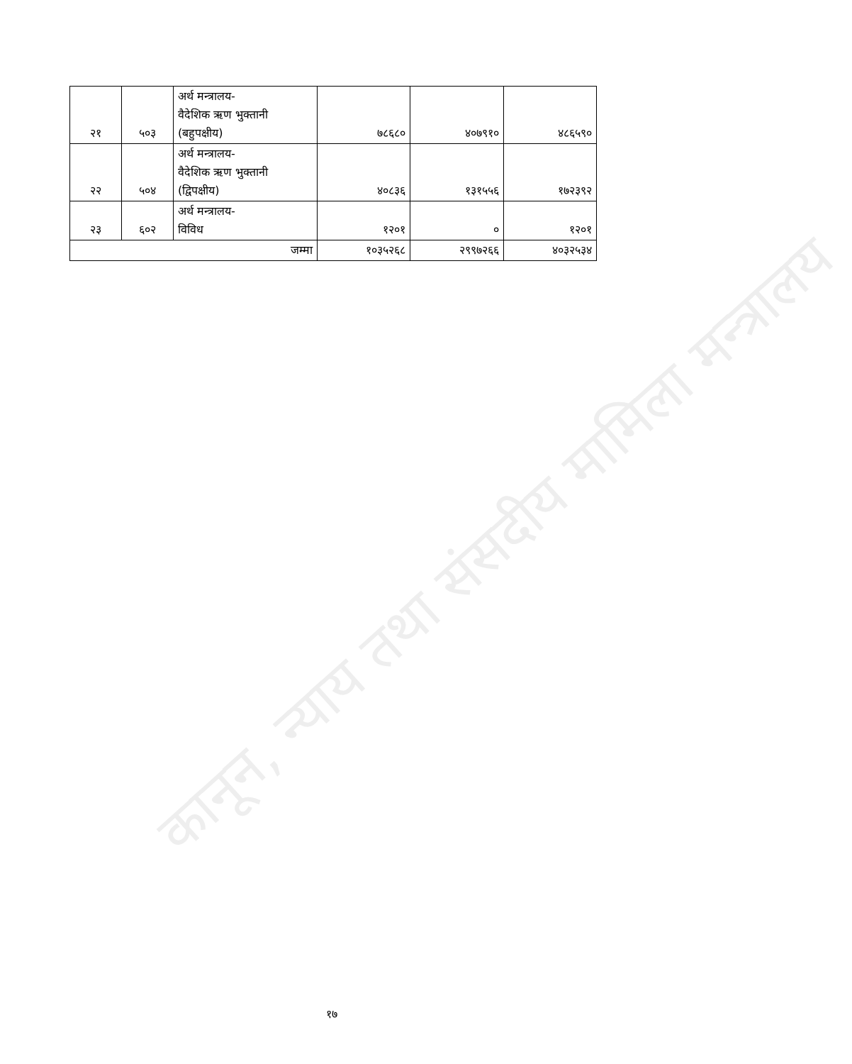कानून, न्याय तथा संसदीय मामिला मन्त्रालय
| २१ | ५०३ | अर्थ मन्त्रालय- वैदेशिक ऋण भुक्तानी (बहुपक्षीय) | ७८६८० | ४०७९१० | ४८६५९० |
| २२ | ५०४ | अर्थ मन्त्रालय- वैदेशिक ऋण भुक्तानी (द्विपक्षीय) | ४०८३६ | १३१५५६ | १७२३९२ |
| २३ | ६०२ | अर्थ मन्त्रालय- विविध | १२०१ | ० | १२०१ |
| जम्मा | | | १०३५२६८ | २९९७२६६ | ४०३२५३४ |
१७